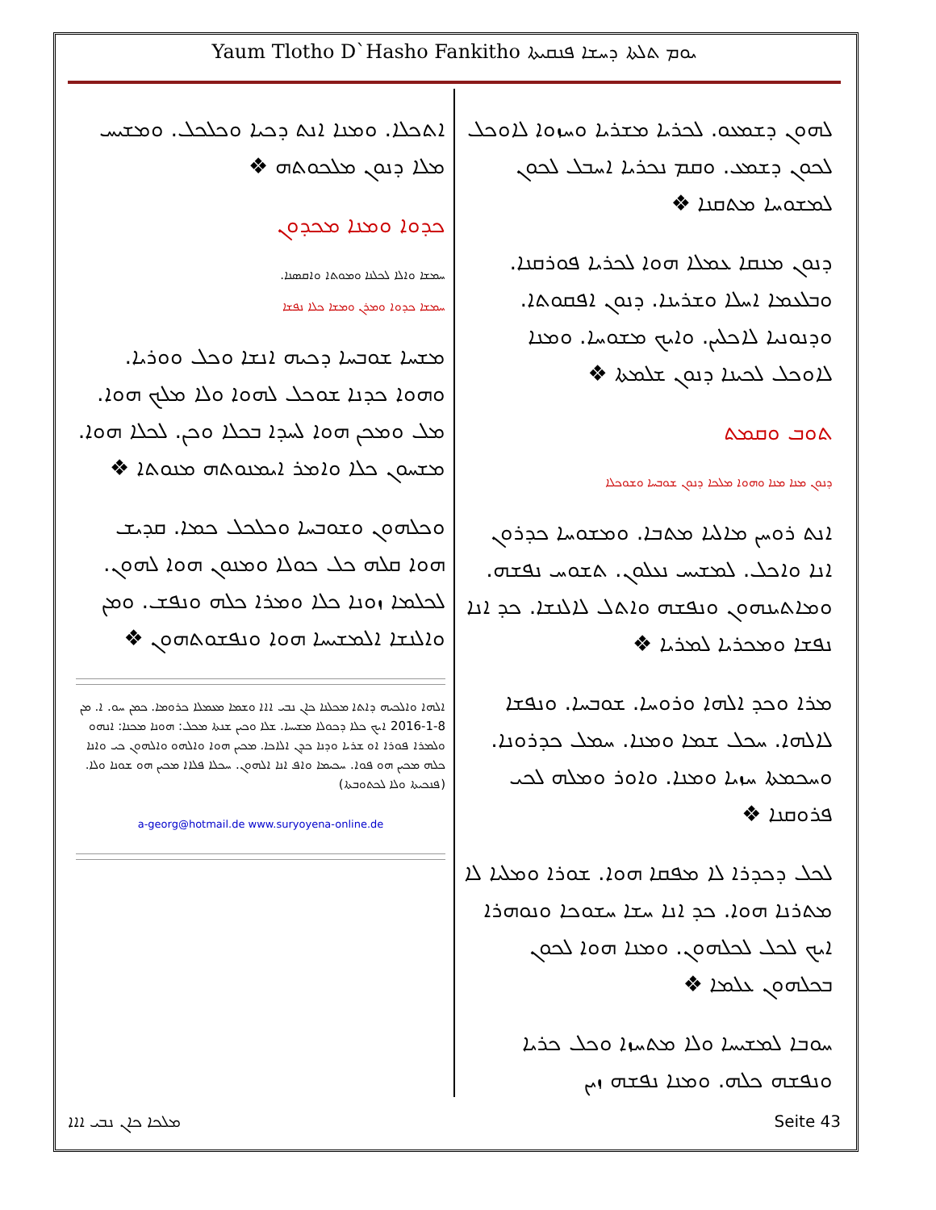Yaum Tlotho D`Hasho Fankitho ܝܘܡ ܬܠܬܐ ܕܚܫܐ ܦܢܩܝܬܐ
ܠܗܘܢ ܕܫܡܥܘ. ܠܟܪܝܐ ܡܫܪܝܐ ܘܚܙܘܐ ܠܐܘܟܠ ܠܟܘܢ ܕܫܡܥ. ܘܩܡ ܢܟܪܝܐ ܐܚܒܠ ܠܟܘܢ ܠܡܫܘܚܐ ܡܬܩܢܐ ❖
ܕܢܘܢ ܡܢܩܐ ܥܡܠܐ ܗܘܐ ܠܟܪܝܐ ܦܘܪܩܢܐ. ܘܒܠܥܡܐ ܐܚܠܐ ܘܫܪܝܢܐ. ܕܢܘܢ ܐܦܩܘܬܐ. ܘܕܢܘܢܝܐ ܠܐܟܠܝܢ. ܘܐܝܟ ܡܫܘܚܐ. ܘܡܢܐ ܠܐܘܟܠ ܠܟܝܢܐ ܕܢܘܢ ܫܠܡܬܐ ❖
ܬܘܒ ܘܩܡܬ
ܕܢܘܢ ܡܢܐ ܡܢܐ ܘܗܘܐ ܡܠܟܐ ܕܢܘܢ ܫܘܒܚܐ ܘܫܘܟܠܐ
ܐܢܬ ܪܘܚܢ ܡܐܠܝܐ ܡܬܒܐ. ܘܡܫܘܚܐ ܟܕܪܘܢ ܐܢܐ ܘܐܟܠ. ܠܡܫܝܚ ܢܥܠܘܢ. ܬܫܘܚ ܢܦܫܗ. ܘܡܐܬܝܢܗܘܢ ܘܢܦܫܗ ܘܐܬܠ ܠܐܠܢܫܐ. ܟܕ ܐܢܐ ܢܦܫܐ ܘܡܟܪܝܐ ܠܡܪܝܐ ❖
ܡܪܐ ܘܟܕ ܐܠܗܐ ܘܪܘܚܐ. ܫܘܒܚܐ. ܘܢܦܫܐ ܠܐܠܗܐ. ܚܟܠ ܫܡܐ ܘܡܢܐ. ܚܡܠ ܟܕܪܘܢܐ. ܘܚܟܡܬܐ ܚܙܝܐ ܘܡܢܐ. ܘܐܘܪ ܘܡܠܗ ܠܟܝ ܦܪܘܩܢܐ ❖
ܠܟܠ ܕܟܕܪܐ ܠܐ ܡܦܩܐ ܗܘܐ. ܫܘܪܐ ܘܡܠܝܐ ܠܐ ܡܬܪܢܐ ܗܘܐ. ܟܕ ܐܢܐ ܚܫܐ ܚܫܘܟܐ ܘܢܘܗܪܐ ܐܝܟ ܠܟܠ ܠܟܠܗܘܢ. ܘܡܢܐ ܗܘܐ ܠܟܘܢ ܒܟܠܗܘܢ ܥܠܡܐ ❖
ܚܘܒܐ ܠܡܫܝܚܐ ܘܠܐ ܡܬܚܙܐ ܘܟܠ ܟܪܝܐ ܘܢܦܫܗ ܟܠܗ. ܘܡܢܐ ܢܦܫܗ ܙܝܢ
ܐܬܟܠܐ. ܘܡܢܐ ܐܢܬ ܕܟܝܐ ܘܟܠܟܠ. ܘܡܫܝܚ ܡܠܐ ܕܢܘܢ ܡܠܟܘܬܗ ❖
ܟܕܘܐ ܘܡܢܐ ܡܟܕܘܢ
ܚܡܫܐ ܘܐܠܐ ܠܟܠܢܐ ܘܡܘܬܐ ܘܐܩܣܢܐ.
ܚܡܫܐ ܟܕܘܐ ܘܡܪܢ ܘܡܫܐ ܟܠܐ ܢܦܫܐ
ܡܫܚܐ ܫܘܒܚܐ ܕܟܝܗ ܐܢܫܐ ܘܟܠ ܘܘܪܝܐ. ܘܗܘܐ ܟܕܢܐ ܫܘܟܠ ܠܗܘܐ ܘܠܐ ܡܠܟ ܗܘܐ. ܡܠ ܘܡܟܢ ܗܘܐ ܠܚܕܐ ܒܟܠܐ ܘܟܢ. ܠܟܠܐ ܗܘܐ. ܡܫܚܘܢ ܟܠܐ ܘܐܡܪ ܐܝܡܢܘܬܗ ܡܢܘܬܐ ❖
ܘܟܠܗܘܢ ܘܫܘܒܚܐ ܘܟܠܟܠ ܟܡܐ. ܩܕܝܫ ܗܘܐ ܩܠܗ ܟܠ ܟܘܠܐ ܘܡܢܘܢ ܗܘܐ ܠܗܘܢ. ܠܟܠܡܐ ܙܘܢܐ ܟܠܐ ܘܡܪܐ ܟܠܗ ܘܢܦܫ. ܘܡܢ ܘܐܠܢܫܐ ܐܠܡܫܝܚܐ ܗܘܐ ܘܢܦܫܘܬܗܘܢ ❖
ܐܠܗܐ ܘܐܠܟܝܗ ܕܐܬܐ ܡܟܠܢܐ ܟܐܢ ܢܒܝ ܐܐܐ ܘܫܡܐ ܡܥܡܠܐ ܟܪܘܡܐ. ܟܡܢ ܚܘ. ܐ. ܡܢ 8-1-2016 ܐܝܟ ܟܠܐ ܕܟܘܠܐ ܡܫܝܚܐ. ܫܠܐ ܘܟܝܢ ܫܢܬܐ ܡܟܠ: ܗܘܢܐ ܡܟܢܐ: ܐܢܗܘ ܘܠܡܪܐ ܦܘܪܐ ܐܘ ܫܪܝܐ ܘܕܢܐ ܟܕܢ ܐܠܐܟܐ. ܡܟܝܢ ܗܘܐ ܘܐܠܗܘ ܘܐܠܗܘܢ ܟܝ ܘܐܢܐ ܟܠܗ ܡܟܝܢ ܗܘ ܦܘܐ. ܚܟܝܡܐ ܘܐܦ ܐܢܐ ܐܠܗܘܢ. ܚܟܠܐ ܦܠܐܐ ܡܟܝܢ ܗܘ ܫܘܢܐ ܘܠܐ. (ܦܢܟܝܬܐ ܘܠܐ ܠܟܬܘܒܬܐ)
a-georg@hotmail.de www.suryoyena-online.de
ܡܠܟܐ ܟܐܢ ܢܒܝ ܐܐܐ Seite 43